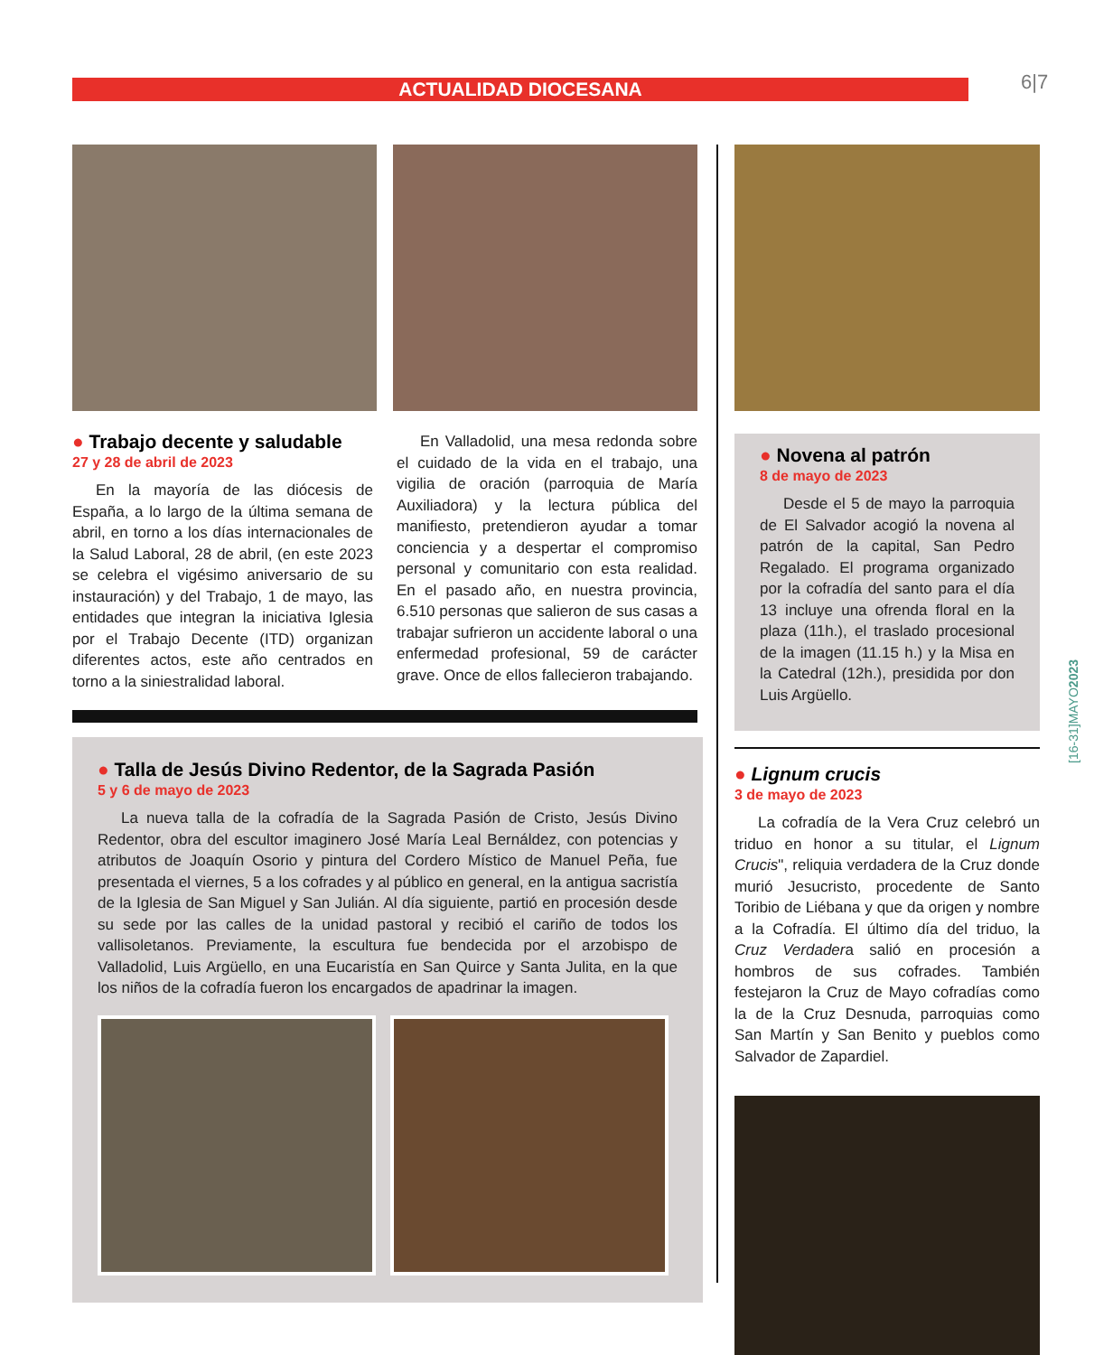ACTUALIDAD DIOCESANA 6|7
[16-31]MAYO2023
● Trabajo decente y saludable
27 y 28 de abril de 2023
En la mayoría de las diócesis de España, a lo largo de la última semana de abril, en torno a los días internacionales de la Salud Laboral, 28 de abril, (en este 2023 se celebra el vigésimo aniversario de su instauración) y del Trabajo, 1 de mayo, las entidades que integran la iniciativa Iglesia por el Trabajo Decente (ITD) organizan diferentes actos, este año centrados en torno a la siniestralidad laboral.
En Valladolid, una mesa redonda sobre el cuidado de la vida en el trabajo, una vigilia de oración (parroquia de María Auxiliadora) y la lectura pública del manifiesto, pretendieron ayudar a tomar conciencia y a despertar el compromiso personal y comunitario con esta realidad. En el pasado año, en nuestra provincia, 6.510 personas que salieron de sus casas a trabajar sufrieron un accidente laboral o una enfermedad profesional, 59 de carácter grave. Once de ellos fallecieron trabajando.
● Talla de Jesús Divino Redentor, de la Sagrada Pasión
5 y 6 de mayo de 2023
La nueva talla de la cofradía de la Sagrada Pasión de Cristo, Jesús Divino Redentor, obra del escultor imaginero José María Leal Bernáldez, con potencias y atributos de Joaquín Osorio y pintura del Cordero Místico de Manuel Peña, fue presentada el viernes, 5 a los cofrades y al público en general, en la antigua sacristía de la Iglesia de San Miguel y San Julián. Al día siguiente, partió en procesión desde su sede por las calles de la unidad pastoral y recibió el cariño de todos los vallisoletanos. Previamente, la escultura fue bendecida por el arzobispo de Valladolid, Luis Argüello, en una Eucaristía en San Quirce y Santa Julita, en la que los niños de la cofradía fueron los encargados de apadrinar la imagen.
● Novena al patrón
8 de mayo de 2023
Desde el 5 de mayo la parroquia de El Salvador acogió la novena al patrón de la capital, San Pedro Regalado. El programa organizado por la cofradía del santo para el día 13 incluye una ofrenda floral en la plaza (11h.), el traslado procesional de la imagen (11.15 h.) y la Misa en la Catedral (12h.), presidida por don Luis Argüello.
● Lignum crucis
3 de mayo de 2023
La cofradía de la Vera Cruz celebró un triduo en honor a su titular, el Lignum Crucis", reliquia verdadera de la Cruz donde murió Jesucristo, procedente de Santo Toribio de Liébana y que da origen y nombre a la Cofradía. El último día del triduo, la Cruz Verdadera salió en procesión a hombros de sus cofrades. También festejaron la Cruz de Mayo cofradías como la de la Cruz Desnuda, parroquias como San Martín y San Benito y pueblos como Salvador de Zapardiel.